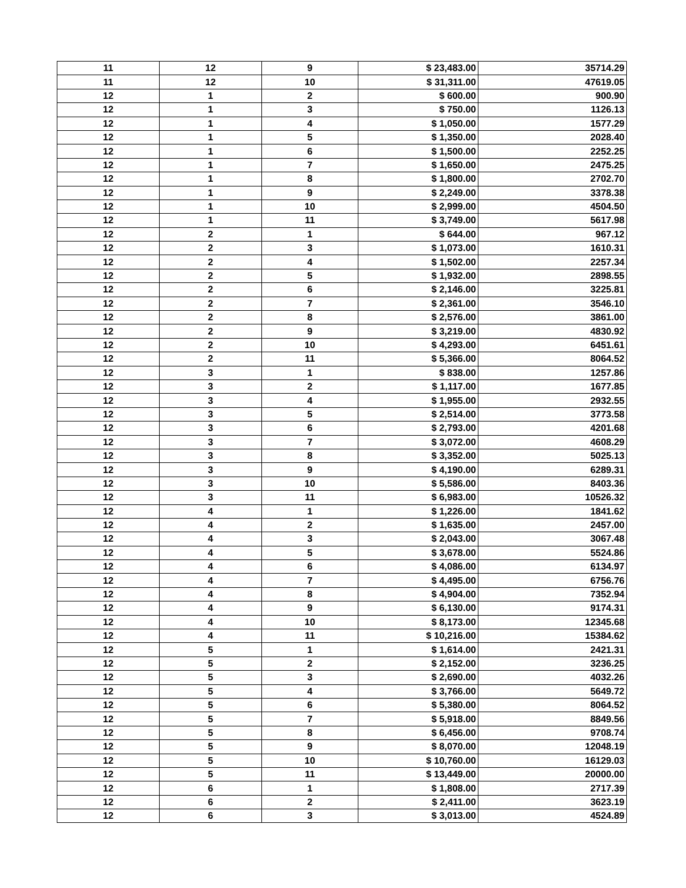| 11 | 12 | 9 | $ 23,483.00 | 35714.29 |
| 11 | 12 | 10 | $ 31,311.00 | 47619.05 |
| 12 | 1 | 2 | $ 600.00 | 900.90 |
| 12 | 1 | 3 | $ 750.00 | 1126.13 |
| 12 | 1 | 4 | $ 1,050.00 | 1577.29 |
| 12 | 1 | 5 | $ 1,350.00 | 2028.40 |
| 12 | 1 | 6 | $ 1,500.00 | 2252.25 |
| 12 | 1 | 7 | $ 1,650.00 | 2475.25 |
| 12 | 1 | 8 | $ 1,800.00 | 2702.70 |
| 12 | 1 | 9 | $ 2,249.00 | 3378.38 |
| 12 | 1 | 10 | $ 2,999.00 | 4504.50 |
| 12 | 1 | 11 | $ 3,749.00 | 5617.98 |
| 12 | 2 | 1 | $ 644.00 | 967.12 |
| 12 | 2 | 3 | $ 1,073.00 | 1610.31 |
| 12 | 2 | 4 | $ 1,502.00 | 2257.34 |
| 12 | 2 | 5 | $ 1,932.00 | 2898.55 |
| 12 | 2 | 6 | $ 2,146.00 | 3225.81 |
| 12 | 2 | 7 | $ 2,361.00 | 3546.10 |
| 12 | 2 | 8 | $ 2,576.00 | 3861.00 |
| 12 | 2 | 9 | $ 3,219.00 | 4830.92 |
| 12 | 2 | 10 | $ 4,293.00 | 6451.61 |
| 12 | 2 | 11 | $ 5,366.00 | 8064.52 |
| 12 | 3 | 1 | $ 838.00 | 1257.86 |
| 12 | 3 | 2 | $ 1,117.00 | 1677.85 |
| 12 | 3 | 4 | $ 1,955.00 | 2932.55 |
| 12 | 3 | 5 | $ 2,514.00 | 3773.58 |
| 12 | 3 | 6 | $ 2,793.00 | 4201.68 |
| 12 | 3 | 7 | $ 3,072.00 | 4608.29 |
| 12 | 3 | 8 | $ 3,352.00 | 5025.13 |
| 12 | 3 | 9 | $ 4,190.00 | 6289.31 |
| 12 | 3 | 10 | $ 5,586.00 | 8403.36 |
| 12 | 3 | 11 | $ 6,983.00 | 10526.32 |
| 12 | 4 | 1 | $ 1,226.00 | 1841.62 |
| 12 | 4 | 2 | $ 1,635.00 | 2457.00 |
| 12 | 4 | 3 | $ 2,043.00 | 3067.48 |
| 12 | 4 | 5 | $ 3,678.00 | 5524.86 |
| 12 | 4 | 6 | $ 4,086.00 | 6134.97 |
| 12 | 4 | 7 | $ 4,495.00 | 6756.76 |
| 12 | 4 | 8 | $ 4,904.00 | 7352.94 |
| 12 | 4 | 9 | $ 6,130.00 | 9174.31 |
| 12 | 4 | 10 | $ 8,173.00 | 12345.68 |
| 12 | 4 | 11 | $ 10,216.00 | 15384.62 |
| 12 | 5 | 1 | $ 1,614.00 | 2421.31 |
| 12 | 5 | 2 | $ 2,152.00 | 3236.25 |
| 12 | 5 | 3 | $ 2,690.00 | 4032.26 |
| 12 | 5 | 4 | $ 3,766.00 | 5649.72 |
| 12 | 5 | 6 | $ 5,380.00 | 8064.52 |
| 12 | 5 | 7 | $ 5,918.00 | 8849.56 |
| 12 | 5 | 8 | $ 6,456.00 | 9708.74 |
| 12 | 5 | 9 | $ 8,070.00 | 12048.19 |
| 12 | 5 | 10 | $ 10,760.00 | 16129.03 |
| 12 | 5 | 11 | $ 13,449.00 | 20000.00 |
| 12 | 6 | 1 | $ 1,808.00 | 2717.39 |
| 12 | 6 | 2 | $ 2,411.00 | 3623.19 |
| 12 | 6 | 3 | $ 3,013.00 | 4524.89 |